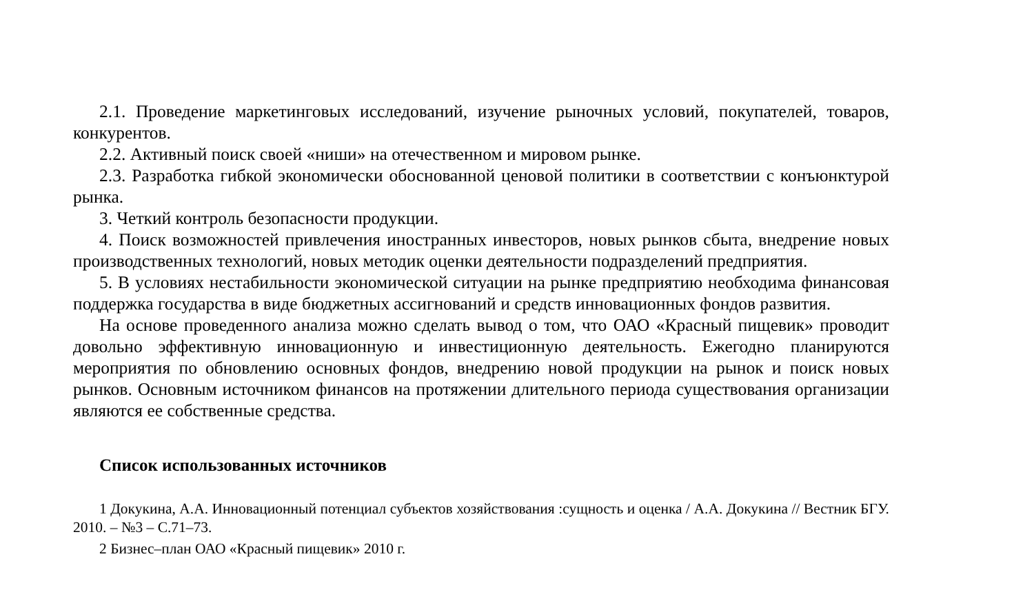2.1. Проведение маркетинговых исследований, изучение рыночных условий, покупателей, товаров, конкурентов.
2.2. Активный поиск своей «ниши» на отечественном и мировом рынке.
2.3. Разработка гибкой экономически обоснованной ценовой политики в соответствии с конъюнктурой рынка.
3. Четкий контроль безопасности продукции.
4. Поиск возможностей привлечения иностранных инвесторов, новых рынков сбыта, внедрение новых производственных технологий, новых методик оценки деятельности подразделений предприятия.
5. В условиях нестабильности экономической ситуации на рынке предприятию необходима финансовая поддержка государства в виде бюджетных ассигнований и средств инновационных фондов развития.
На основе проведенного анализа можно сделать вывод о том, что ОАО «Красный пищевик» проводит довольно эффективную инновационную и инвестиционную деятельность. Ежегодно планируются мероприятия по обновлению основных фондов, внедрению новой продукции на рынок и поиск новых рынков. Основным источником финансов на протяжении длительного периода существования организации являются ее собственные средства.
Список использованных источников
1 Докукина, А.А. Инновационный потенциал субъектов хозяйствования :сущность и оценка / А.А. Докукина // Вестник БГУ. 2010. – №3 – С.71–73.
2 Бизнес–план ОАО «Красный пищевик» 2010 г.